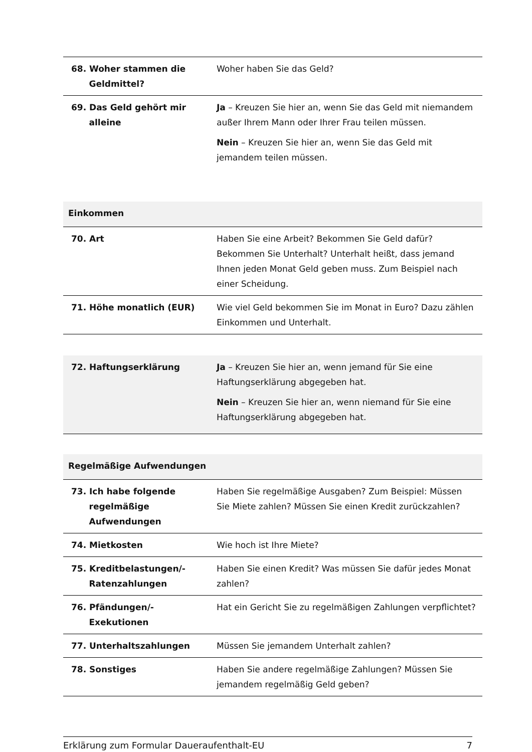| 68. Woher stammen die Geldmittel? | Woher haben Sie das Geld? |
| 69. Das Geld gehört mir alleine | Ja – Kreuzen Sie hier an, wenn Sie das Geld mit niemandem außer Ihrem Mann oder Ihrer Frau teilen müssen. Nein – Kreuzen Sie hier an, wenn Sie das Geld mit jemandem teilen müssen. |
| Einkommen | |
| 70. Art | Haben Sie eine Arbeit? Bekommen Sie Geld dafür? Bekommen Sie Unterhalt? Unterhalt heißt, dass jemand Ihnen jeden Monat Geld geben muss. Zum Beispiel nach einer Scheidung. |
| 71. Höhe monatlich (EUR) | Wie viel Geld bekommen Sie im Monat in Euro? Dazu zählen Einkommen und Unterhalt. |
| 72. Haftungserklärung | Ja – Kreuzen Sie hier an, wenn jemand für Sie eine Haftungserklärung abgegeben hat. Nein – Kreuzen Sie hier an, wenn niemand für Sie eine Haftungserklärung abgegeben hat. |
| Regelmäßige Aufwendungen | |
| 73. Ich habe folgende regelmäßige Aufwendungen | Haben Sie regelmäßige Ausgaben? Zum Beispiel: Müssen Sie Miete zahlen? Müssen Sie einen Kredit zurückzahlen? |
| 74. Mietkosten | Wie hoch ist Ihre Miete? |
| 75. Kreditbelastungen/- Ratenzahlungen | Haben Sie einen Kredit? Was müssen Sie dafür jedes Monat zahlen? |
| 76. Pfändungen/- Exekutionen | Hat ein Gericht Sie zu regelmäßigen Zahlungen verpflichtet? |
| 77. Unterhaltszahlungen | Müssen Sie jemandem Unterhalt zahlen? |
| 78. Sonstiges | Haben Sie andere regelmäßige Zahlungen? Müssen Sie jemandem regelmäßig Geld geben? |
Erklärung zum Formular Daueraufenthalt-EU 7